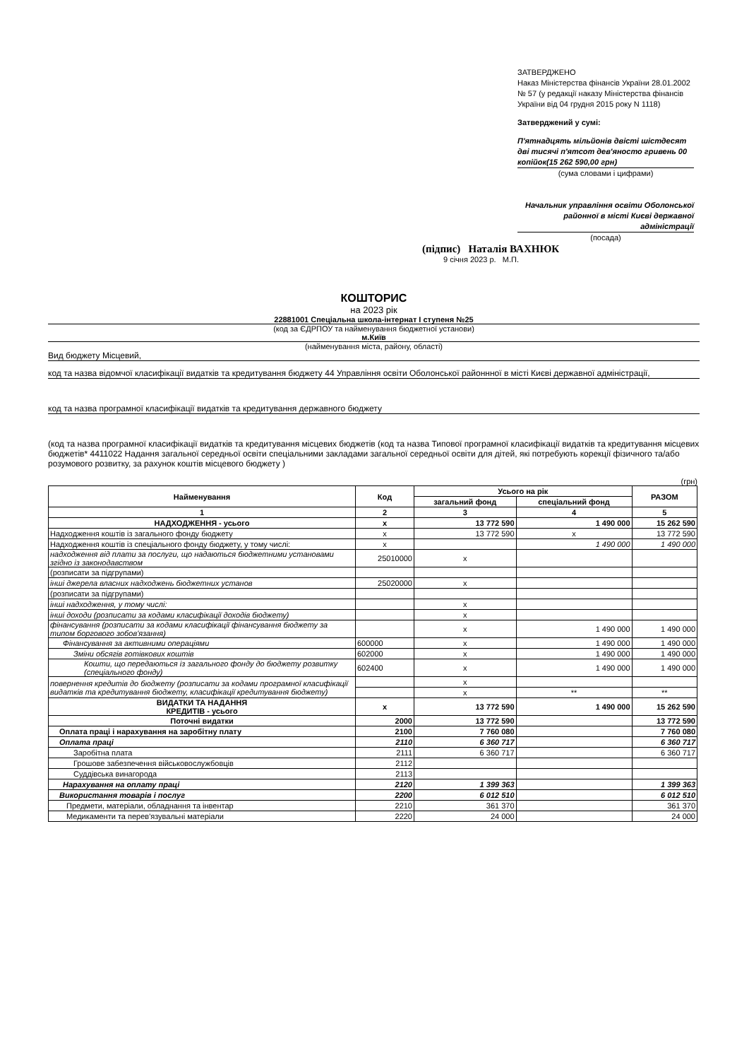ЗАТВЕРДЖЕНО
Наказ Міністерства фінансів України 28.01.2002 № 57 (у редакції наказу Міністерства фінансів України від 04 грудня 2015 року N 1118)
Затверджений у сумі:
П'ятнадцять мільйонів двісті шістдесят дві тисячі п'ятсот дев'яносто гривень 00 копійок(15 262 590,00 грн)
(сума словами і цифрами)
Начальник управління освіти Оболонської районної в місті Києві державної адміністрації
(посада)
(підпис) Наталія ВАХНЮК
9 січня 2023 р. М.П.
КОШТОРИС
на 2023 рік
22881001 Спеціальна школа-інтернат І ступеня №25
(код за ЄДРПОУ та найменування бюджетної установи)
м.Київ
(найменування міста, району, області)
Вид бюджету Місцевий,
код та назва відомчої класифікації видатків та кредитування бюджету 44 Управління освіти Оболонської районнної в місті Києві державної адміністрації,
код та назва програмної класифікації видатків та кредитування державного бюджету
(код та назва програмної класифікації видатків та кредитування місцевих бюджетів (код та назва Типової програмної класифікації видатків та кредитування місцевих бюджетів* 4411022 Надання загальної середньої освіти спеціальними закладами загальної середньої освіти для дітей, які потребують корекції фізичного та/або розумового розвитку, за рахунок коштів місцевого бюджету )
(грн)
| Найменування | Код | Усього на рік | | РАЗОМ |
| --- | --- | --- | --- | --- |
| | | загальний фонд | спеціальний фонд | |
| 1 | 2 | 3 | 4 | 5 |
| НАДХОДЖЕННЯ - усього | х | 13 772 590 | 1 490 000 | 15 262 590 |
| Надходження коштів із загального фонду бюджету | х | 13 772 590 | х | 13 772 590 |
| Надходження коштів із спеціального фонду бюджету, у тому числі: | х | | 1 490 000 | 1 490 000 |
| надходження від плати за послуги, що надаються бюджетними установами згідно із законодавством | 25010000 | х | | |
| (розписати за підгрупами) | | | | |
| інші джерела власних надходжень бюджетних установ | 25020000 | х | | |
| (розписати за підгрупами) | | | | |
| інші надходження, у тому числі: | | х | | |
| інші доходи (розписати за кодами класифікації доходів бюджету) | | х | | |
| фінансування (розписати за кодами класифікації фінансування бюджету за типом боргового зобов'язання) | | х | 1 490 000 | 1 490 000 |
| Фінансування за активними операціями | 600000 | х | 1 490 000 | 1 490 000 |
| Зміни обсягів готівкових коштів | 602000 | х | 1 490 000 | 1 490 000 |
| Кошти, що передаються із загального фонду до бюджету розвитку (спеціального фонду) | 602400 | х | 1 490 000 | 1 490 000 |
| повернення кредитів до бюджету (розписати за кодами програмної класифікації видатків та кредитування бюджету, класифікації кредитування бюджету) | | х | | |
| | | х | ** | ** |
| ВИДАТКИ ТА НАДАННЯ КРЕДИТІВ - усього | х | 13 772 590 | 1 490 000 | 15 262 590 |
| Поточні видатки | 2000 | 13 772 590 | | 13 772 590 |
| Оплата праці і нарахування на заробітну плату | 2100 | 7 760 080 | | 7 760 080 |
| Оплата праці | 2110 | 6 360 717 | | 6 360 717 |
| Заробітна плата | 2111 | 6 360 717 | | 6 360 717 |
| Грошове забезпечення військовослужбовців | 2112 | | | |
| Суддівська винагорода | 2113 | | | |
| Нарахування на оплату праці | 2120 | 1 399 363 | | 1 399 363 |
| Використання товарів і послуг | 2200 | 6 012 510 | | 6 012 510 |
| Предмети, матеріали, обладнання та інвентар | 2210 | 361 370 | | 361 370 |
| Медикаменти та перев'язувальні матеріали | 2220 | 24 000 | | 24 000 |